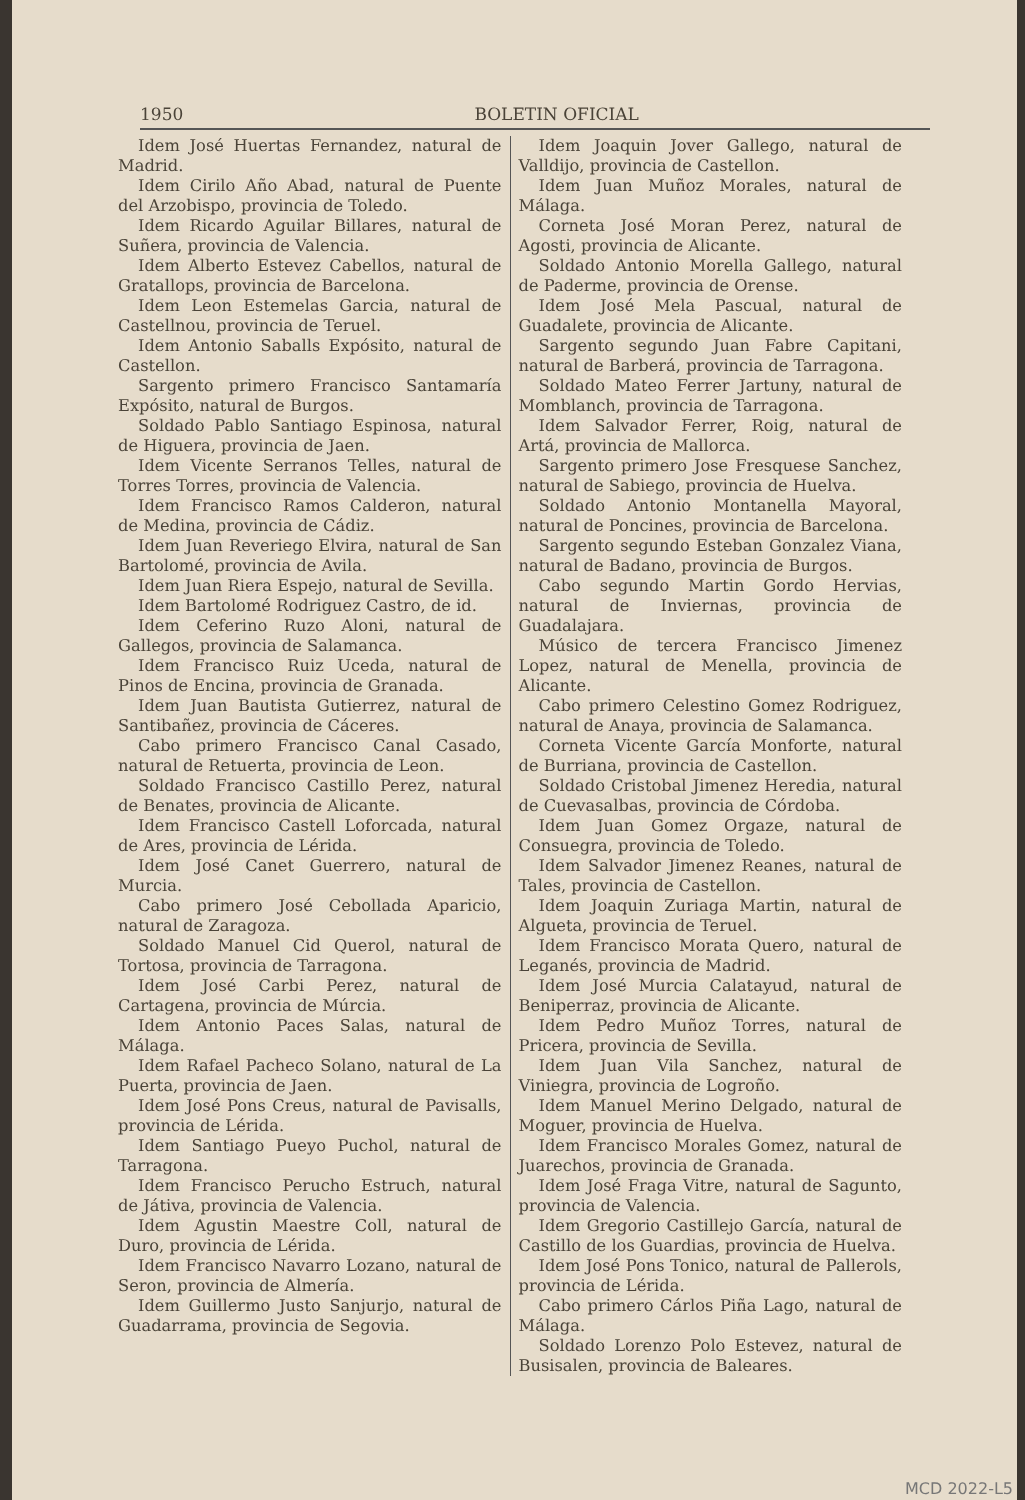1950 BOLETIN OFICIAL
Idem José Huertas Fernandez, natural de Madrid.
Idem Cirilo Año Abad, natural de Puente del Arzobispo, provincia de Toledo.
Idem Ricardo Aguilar Billares, natural de Suñera, provincia de Valencia.
Idem Alberto Estevez Cabellos, natural de Gratallops, provincia de Barcelona.
Idem Leon Estemelas Garcia, natural de Castellnou, provincia de Teruel.
Idem Antonio Saballs Expósito, natural de Castellon.
Sargento primero Francisco Santamaría Expósito, natural de Burgos.
Soldado Pablo Santiago Espinosa, natural de Higuera, provincia de Jaen.
Idem Vicente Serranos Telles, natural de Torres Torres, provincia de Valencia.
Idem Francisco Ramos Calderon, natural de Medina, provincia de Cádiz.
Idem Juan Reveriego Elvira, natural de San Bartolomé, provincia de Avila.
Idem Juan Riera Espejo, natural de Sevilla.
Idem Bartolomé Rodriguez Castro, de id.
Idem Ceferino Ruzo Aloni, natural de Gallegos, provincia de Salamanca.
Idem Francisco Ruiz Uceda, natural de Pinos de Encina, provincia de Granada.
Idem Juan Bautista Gutierrez, natural de Santibañez, provincia de Cáceres.
Cabo primero Francisco Canal Casado, natural de Retuerta, provincia de Leon.
Soldado Francisco Castillo Perez, natural de Benates, provincia de Alicante.
Idem Francisco Castell Loforcada, natural de Ares, provincia de Lérida.
Idem José Canet Guerrero, natural de Murcia.
Cabo primero José Cebollada Aparicio, natural de Zaragoza.
Soldado Manuel Cid Querol, natural de Tortosa, provincia de Tarragona.
Idem José Carbi Perez, natural de Cartagena, provincia de Múrcia.
Idem Antonio Paces Salas, natural de Málaga.
Idem Rafael Pacheco Solano, natural de La Puerta, provincia de Jaen.
Idem José Pons Creus, natural de Pavisalls, provincia de Lérida.
Idem Santiago Pueyo Puchol, natural de Tarragona.
Idem Francisco Perucho Estruch, natural de Játiva, provincia de Valencia.
Idem Agustin Maestre Coll, natural de Duro, provincia de Lérida.
Idem Francisco Navarro Lozano, natural de Seron, provincia de Almería.
Idem Guillermo Justo Sanjurjo, natural de Guadarrama, provincia de Segovia.
Idem Joaquin Jover Gallego, natural de Valldijo, provincia de Castellon.
Idem Juan Muñoz Morales, natural de Málaga.
Corneta José Moran Perez, natural de Agosti, provincia de Alicante.
Soldado Antonio Morella Gallego, natural de Paderme, provincia de Orense.
Idem José Mela Pascual, natural de Guadalete, provincia de Alicante.
Sargento segundo Juan Fabre Capitani, natural de Barberá, provincia de Tarragona.
Soldado Mateo Ferrer Jartuny, natural de Momblanch, provincia de Tarragona.
Idem Salvador Ferrer, Roig, natural de Artá, provincia de Mallorca.
Sargento primero Jose Fresquese Sanchez, natural de Sabiego, provincia de Huelva.
Soldado Antonio Montanella Mayoral, natural de Poncines, provincia de Barcelona.
Sargento segundo Esteban Gonzalez Viana, natural de Badano, provincia de Burgos.
Cabo segundo Martin Gordo Hervias, natural de Inviernas, provincia de Guadalajara.
Músico de tercera Francisco Jimenez Lopez, natural de Menella, provincia de Alicante.
Cabo primero Celestino Gomez Rodriguez, natural de Anaya, provincia de Salamanca.
Corneta Vicente García Monforte, natural de Burriana, provincia de Castellon.
Soldado Cristobal Jimenez Heredia, natural de Cuevasalbas, provincia de Córdoba.
Idem Juan Gomez Orgaze, natural de Consuegra, provincia de Toledo.
Idem Salvador Jimenez Reanes, natural de Tales, provincia de Castellon.
Idem Joaquin Zuriaga Martin, natural de Algueta, provincia de Teruel.
Idem Francisco Morata Quero, natural de Leganés, provincia de Madrid.
Idem José Murcia Calatayud, natural de Beniperraz, provincia de Alicante.
Idem Pedro Muñoz Torres, natural de Pricera, provincia de Sevilla.
Idem Juan Vila Sanchez, natural de Viniegra, provincia de Logroño.
Idem Manuel Merino Delgado, natural de Moguer, provincia de Huelva.
Idem Francisco Morales Gomez, natural de Juarechos, provincia de Granada.
Idem José Fraga Vitre, natural de Sagunto, provincia de Valencia.
Idem Gregorio Castillejo García, natural de Castillo de los Guardias, provincia de Huelva.
Idem José Pons Tonico, natural de Pallerols, provincia de Lérida.
Cabo primero Cárlos Piña Lago, natural de Málaga.
Soldado Lorenzo Polo Estevez, natural de Busisalen, provincia de Baleares.
MCD 2022-L5